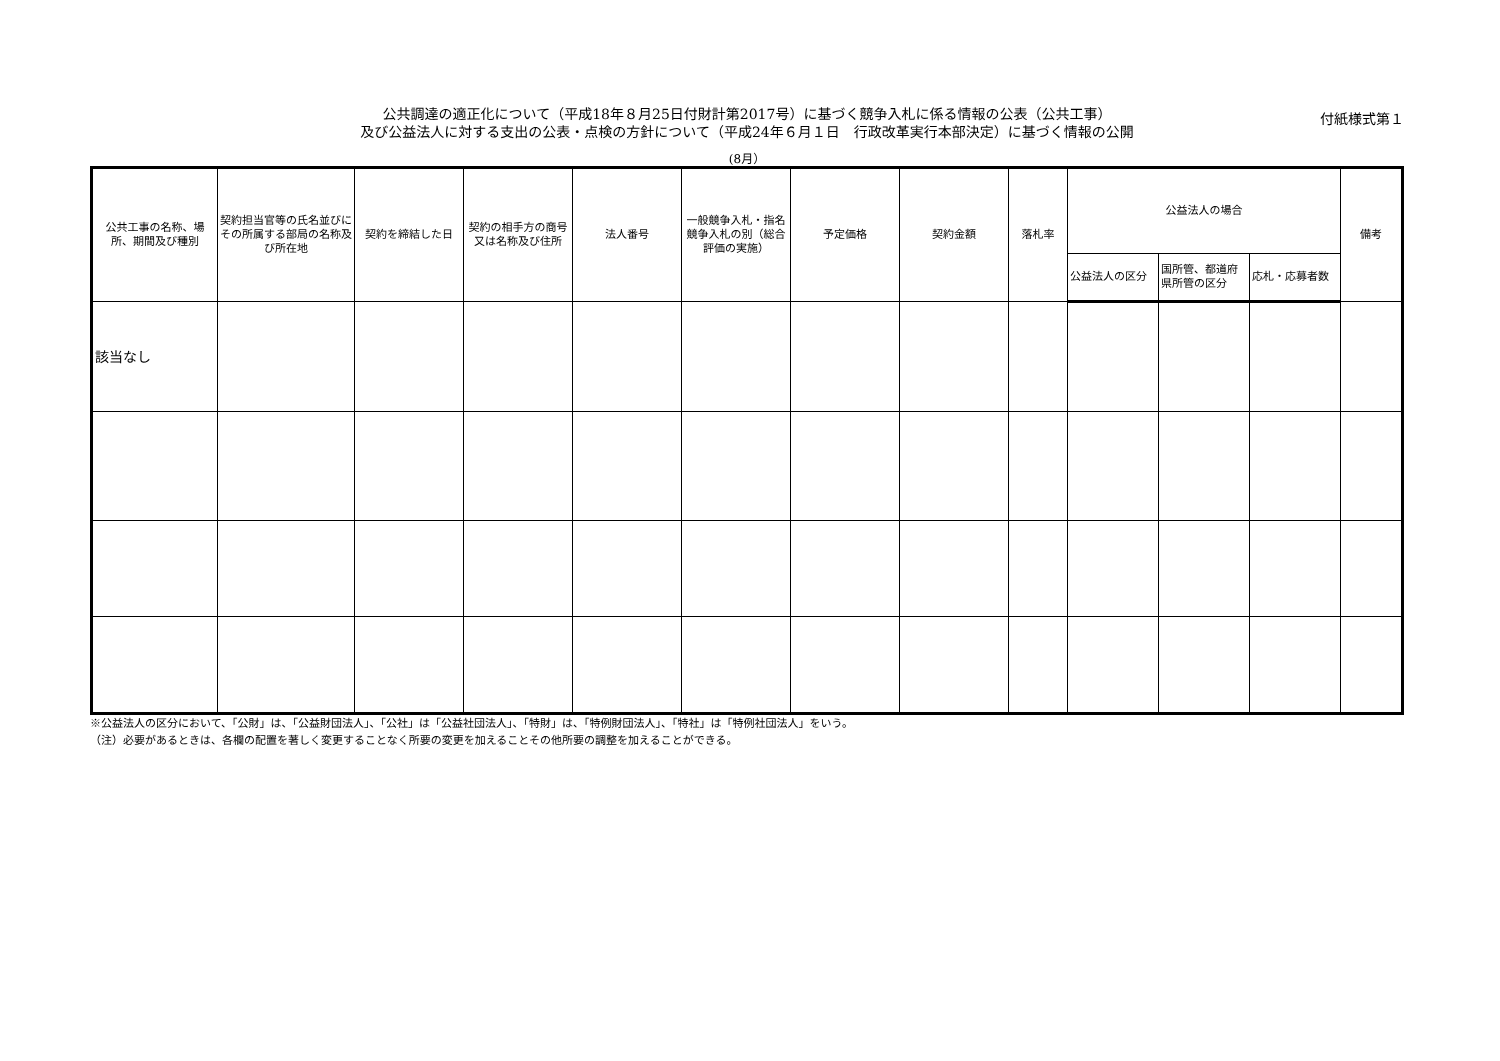付紙様式第１
公共調達の適正化について（平成18年８月25日付財計第2017号）に基づく競争入札に係る情報の公表（公共工事）
及び公益法人に対する支出の公表・点検の方針について（平成24年６月１日　行政改革実行本部決定）に基づく情報の公開
(8月）
| 公共工事の名称、場所、期間及び種別 | 契約担当官等の氏名並びにその所属する部局の名称及び所在地 | 契約を締結した日 | 契約の相手方の商号又は名称及び住所 | 法人番号 | 一般競争入札・指名競争入札の別（総合評価の実施） | 予定価格 | 契約金額 | 落札率 | 公益法人の場合 | | | 備考 |
| --- | --- | --- | --- | --- | --- | --- | --- | --- | --- | --- | --- | --- |
| | | | | | | | | | 公益法人の区分 | 国所管、都道府県所管の区分 | 応札・応募者数 | |
| 該当なし | | | | | | | | | | | | |
※公益法人の区分において、「公財」は、「公益財団法人」、「公社」は「公益社団法人」、「特財」は、「特例財団法人」、「特社」は「特例社団法人」をいう。
（注）必要があるときは、各欄の配置を著しく変更することなく所要の変更を加えることその他所要の調整を加えることができる。